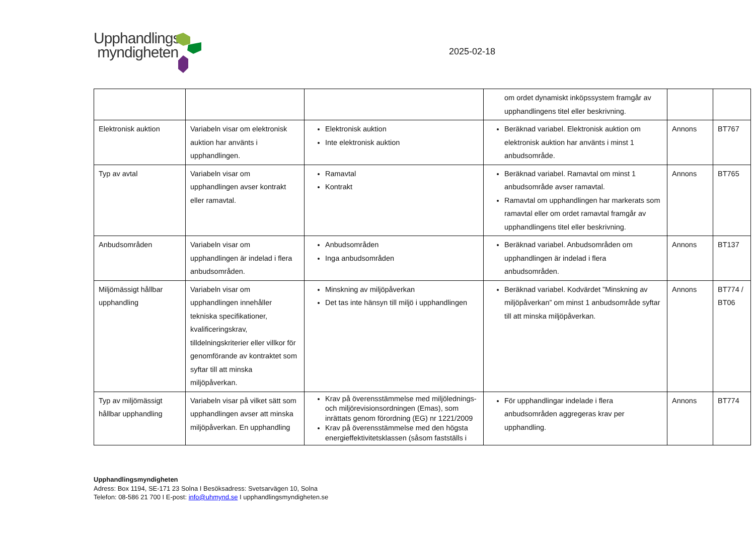Upphandlings
myndigheten
2025-02-18
| | | | om ordet dynamiskt inköpssystem framgår av upphandlingens titel eller beskrivning. | | |
| Elektronisk auktion | Variabeln visar om elektronisk auktion har använts i upphandlingen. | Elektronisk auktion Inte elektronisk auktion | Beräknad variabel. Elektronisk auktion om elektronisk auktion har använts i minst 1 anbudsområde. | Annons | BT767 |
| Typ av avtal | Variabeln visar om upphandlingen avser kontrakt eller ramavtal. | Ramavtal Kontrakt | Beräknad variabel. Ramavtal om minst 1 anbudsområde avser ramavtal. Ramavtal om upphandlingen har markerats som ramavtal eller om ordet ramavtal framgår av upphandlingens titel eller beskrivning. | Annons | BT765 |
| Anbudsområden | Variabeln visar om upphandlingen är indelad i flera anbudsområden. | Anbudsområden Inga anbudsområden | Beräknad variabel. Anbudsområden om upphandlingen är indelad i flera anbudsområden. | Annons | BT137 |
| Miljömässigt hållbar upphandling | Variabeln visar om upphandlingen innehåller tekniska specifikationer, kvalificeringskrav, tilldelningskriterier eller villkor för genomförande av kontraktet som syftar till att minska miljöpåverkan. | Minskning av miljöpåverkan Det tas inte hänsyn till miljö i upphandlingen | Beräknad variabel. Kodvärdet ”Minskning av miljöpåverkan” om minst 1 anbudsområde syftar till att minska miljöpåverkan. | Annons | BT774 / BT06 |
| Typ av miljömässigt hållbar upphandling | Variabeln visar på vilket sätt som upphandlingen avser att minska miljöpåverkan. En upphandling | Krav på överensstämmelse med miljölednings- och miljörevisionsordningen (Emas), som inrättats genom förordning (EG) nr 1221/2009 Krav på överensstämmelse med den högsta energieffektivitetsklassen (såsom fastställs i | För upphandlingar indelade i flera anbudsområden aggregeras krav per upphandling. | Annons | BT774 |
Upphandlingsmyndigheten
Adress: Box 1194, SE-171 23 Solna I Besöksadress: Svetsarvägen 10, Solna
Telefon: 08-586 21 700 I E-post: info@uhmynd.se I upphandlingsmyndigheten.se